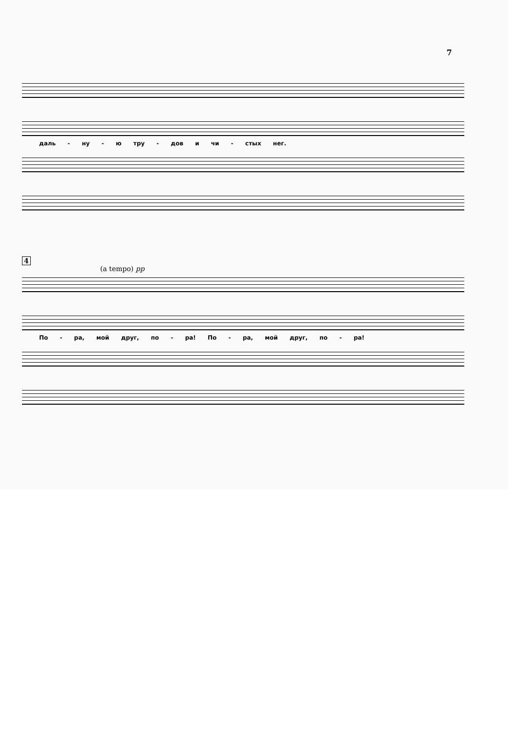7
даль - ну - ю тру - дов и чи - стых нег.
4
(a tempo) pp
По - ра, мой друг, по - ра! По - ра, мой друг, по - ра!